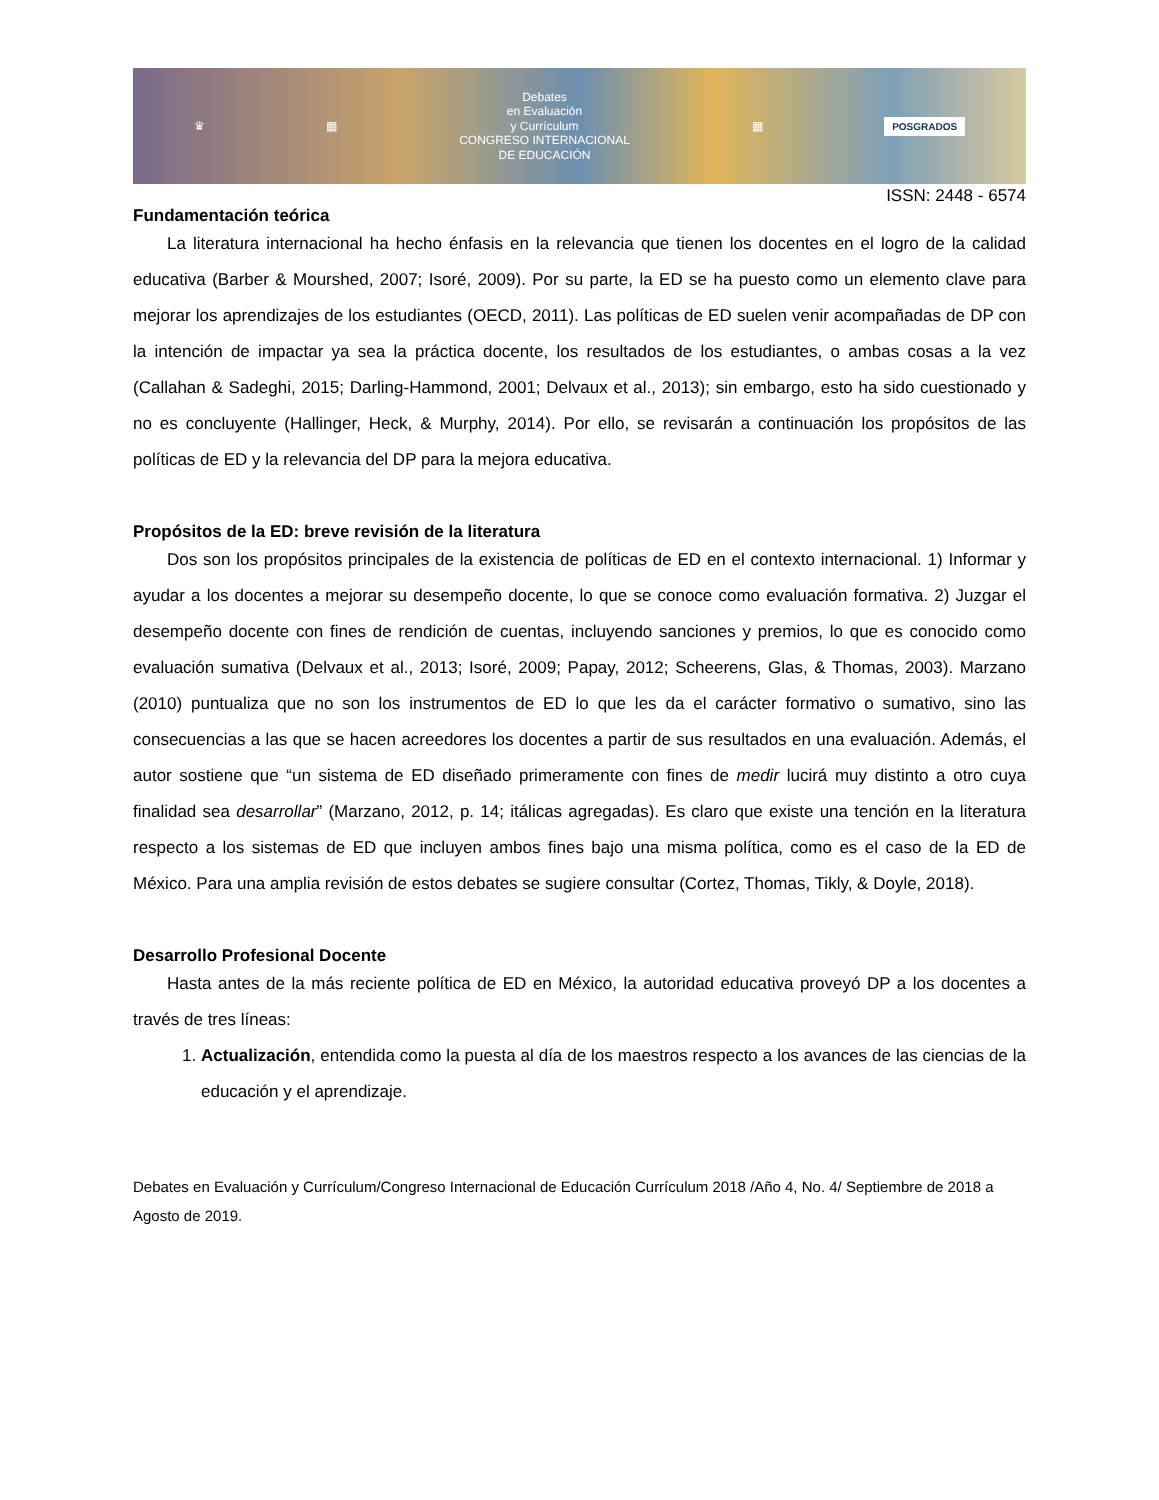♛ ▦
Debates
en Evaluación
y Currículum
CONGRESO INTERNACIONAL
DE EDUCACIÓN
▦ POSGRADOS
ISSN: 2448 - 6574
Fundamentación teórica
La literatura internacional ha hecho énfasis en la relevancia que tienen los docentes en el logro de la calidad educativa (Barber & Mourshed, 2007; Isoré, 2009). Por su parte, la ED se ha puesto como un elemento clave para mejorar los aprendizajes de los estudiantes (OECD, 2011). Las políticas de ED suelen venir acompañadas de DP con la intención de impactar ya sea la práctica docente, los resultados de los estudiantes, o ambas cosas a la vez (Callahan & Sadeghi, 2015; Darling-Hammond, 2001; Delvaux et al., 2013); sin embargo, esto ha sido cuestionado y no es concluyente (Hallinger, Heck, & Murphy, 2014). Por ello, se revisarán a continuación los propósitos de las políticas de ED y la relevancia del DP para la mejora educativa.
Propósitos de la ED: breve revisión de la literatura
Dos son los propósitos principales de la existencia de políticas de ED en el contexto internacional. 1) Informar y ayudar a los docentes a mejorar su desempeño docente, lo que se conoce como evaluación formativa. 2) Juzgar el desempeño docente con fines de rendición de cuentas, incluyendo sanciones y premios, lo que es conocido como evaluación sumativa (Delvaux et al., 2013; Isoré, 2009; Papay, 2012; Scheerens, Glas, & Thomas, 2003). Marzano (2010) puntualiza que no son los instrumentos de ED lo que les da el carácter formativo o sumativo, sino las consecuencias a las que se hacen acreedores los docentes a partir de sus resultados en una evaluación. Además, el autor sostiene que “un sistema de ED diseñado primeramente con fines de medir lucirá muy distinto a otro cuya finalidad sea desarrollar” (Marzano, 2012, p. 14; itálicas agregadas). Es claro que existe una tención en la literatura respecto a los sistemas de ED que incluyen ambos fines bajo una misma política, como es el caso de la ED de México. Para una amplia revisión de estos debates se sugiere consultar (Cortez, Thomas, Tikly, & Doyle, 2018).
Desarrollo Profesional Docente
Hasta antes de la más reciente política de ED en México, la autoridad educativa proveyó DP a los docentes a través de tres líneas:
1. Actualización, entendida como la puesta al día de los maestros respecto a los avances de las ciencias de la educación y el aprendizaje.
Debates en Evaluación y Currículum/Congreso Internacional de Educación Currículum 2018 /Año 4, No. 4/ Septiembre de 2018 a Agosto de 2019.